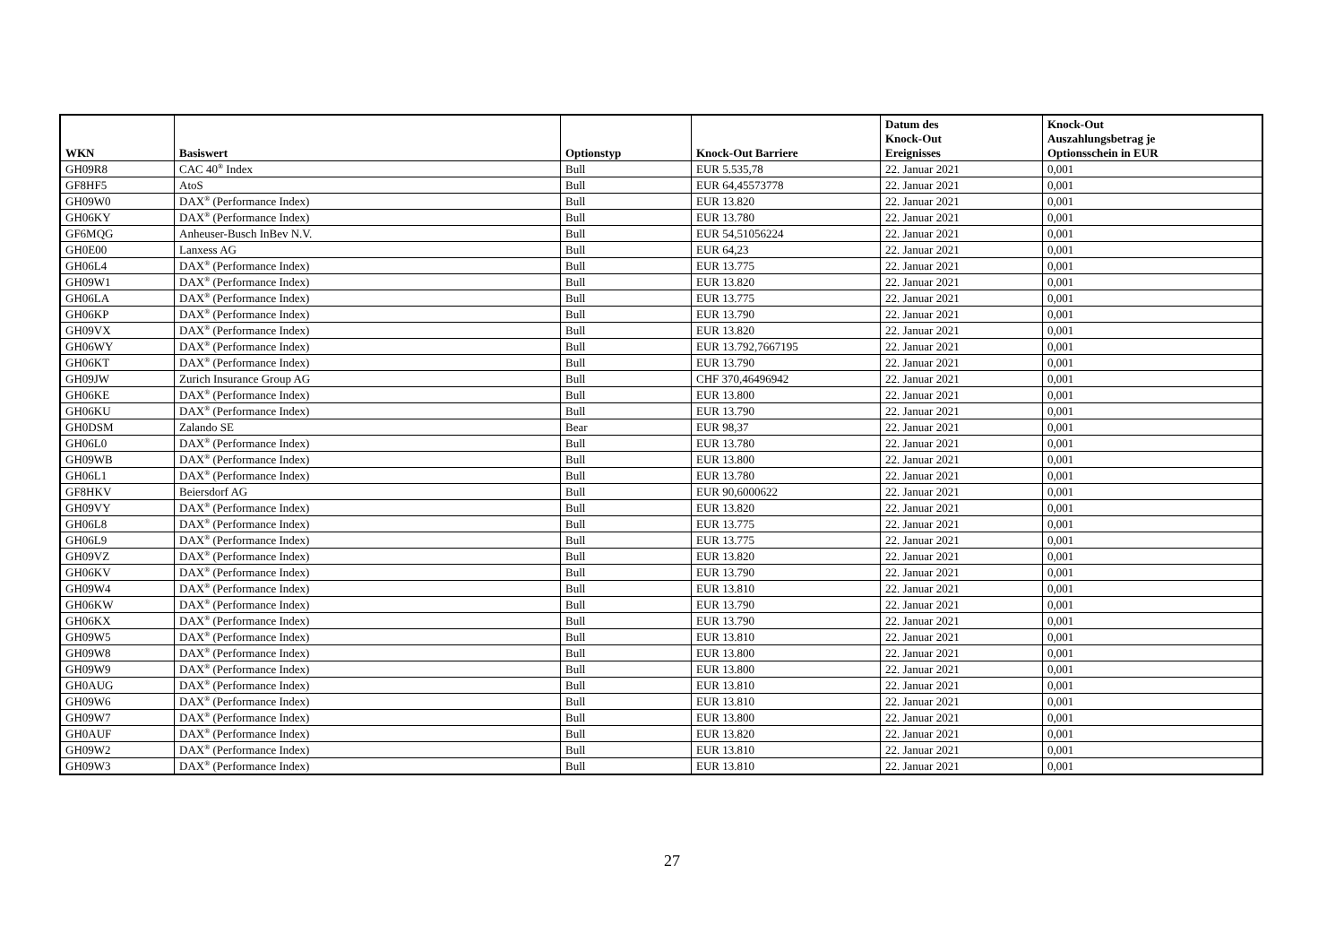| WKN | Basiswert | Optionstyp | Knock-Out Barriere | Datum des Knock-Out Ereignisses | Knock-Out Auszahlungsbetrag je Optionsschein in EUR |
| --- | --- | --- | --- | --- | --- |
| GH09R8 | CAC 40<sup>®</sup> Index | Bull | EUR 5.535,78 | 22. Januar 2021 | 0,001 |
| GF8HF5 | AtoS | Bull | EUR 64,45573778 | 22. Januar 2021 | 0,001 |
| GH09W0 | DAX<sup>®</sup> (Performance Index) | Bull | EUR 13.820 | 22. Januar 2021 | 0,001 |
| GH06KY | DAX<sup>®</sup> (Performance Index) | Bull | EUR 13.780 | 22. Januar 2021 | 0,001 |
| GF6MQG | Anheuser-Busch InBev N.V. | Bull | EUR 54,51056224 | 22. Januar 2021 | 0,001 |
| GH0E00 | Lanxess AG | Bull | EUR 64,23 | 22. Januar 2021 | 0,001 |
| GH06L4 | DAX<sup>®</sup> (Performance Index) | Bull | EUR 13.775 | 22. Januar 2021 | 0,001 |
| GH09W1 | DAX<sup>®</sup> (Performance Index) | Bull | EUR 13.820 | 22. Januar 2021 | 0,001 |
| GH06LA | DAX<sup>®</sup> (Performance Index) | Bull | EUR 13.775 | 22. Januar 2021 | 0,001 |
| GH06KP | DAX<sup>®</sup> (Performance Index) | Bull | EUR 13.790 | 22. Januar 2021 | 0,001 |
| GH09VX | DAX<sup>®</sup> (Performance Index) | Bull | EUR 13.820 | 22. Januar 2021 | 0,001 |
| GH06WY | DAX<sup>®</sup> (Performance Index) | Bull | EUR 13.792,7667195 | 22. Januar 2021 | 0,001 |
| GH06KT | DAX<sup>®</sup> (Performance Index) | Bull | EUR 13.790 | 22. Januar 2021 | 0,001 |
| GH09JW | Zurich Insurance Group AG | Bull | CHF 370,46496942 | 22. Januar 2021 | 0,001 |
| GH06KE | DAX<sup>®</sup> (Performance Index) | Bull | EUR 13.800 | 22. Januar 2021 | 0,001 |
| GH06KU | DAX<sup>®</sup> (Performance Index) | Bull | EUR 13.790 | 22. Januar 2021 | 0,001 |
| GH0DSM | Zalando SE | Bear | EUR 98,37 | 22. Januar 2021 | 0,001 |
| GH06L0 | DAX<sup>®</sup> (Performance Index) | Bull | EUR 13.780 | 22. Januar 2021 | 0,001 |
| GH09WB | DAX<sup>®</sup> (Performance Index) | Bull | EUR 13.800 | 22. Januar 2021 | 0,001 |
| GH06L1 | DAX<sup>®</sup> (Performance Index) | Bull | EUR 13.780 | 22. Januar 2021 | 0,001 |
| GF8HKV | Beiersdorf AG | Bull | EUR 90,6000622 | 22. Januar 2021 | 0,001 |
| GH09VY | DAX<sup>®</sup> (Performance Index) | Bull | EUR 13.820 | 22. Januar 2021 | 0,001 |
| GH06L8 | DAX<sup>®</sup> (Performance Index) | Bull | EUR 13.775 | 22. Januar 2021 | 0,001 |
| GH06L9 | DAX<sup>®</sup> (Performance Index) | Bull | EUR 13.775 | 22. Januar 2021 | 0,001 |
| GH09VZ | DAX<sup>®</sup> (Performance Index) | Bull | EUR 13.820 | 22. Januar 2021 | 0,001 |
| GH06KV | DAX<sup>®</sup> (Performance Index) | Bull | EUR 13.790 | 22. Januar 2021 | 0,001 |
| GH09W4 | DAX<sup>®</sup> (Performance Index) | Bull | EUR 13.810 | 22. Januar 2021 | 0,001 |
| GH06KW | DAX<sup>®</sup> (Performance Index) | Bull | EUR 13.790 | 22. Januar 2021 | 0,001 |
| GH06KX | DAX<sup>®</sup> (Performance Index) | Bull | EUR 13.790 | 22. Januar 2021 | 0,001 |
| GH09W5 | DAX<sup>®</sup> (Performance Index) | Bull | EUR 13.810 | 22. Januar 2021 | 0,001 |
| GH09W8 | DAX<sup>®</sup> (Performance Index) | Bull | EUR 13.800 | 22. Januar 2021 | 0,001 |
| GH09W9 | DAX<sup>®</sup> (Performance Index) | Bull | EUR 13.800 | 22. Januar 2021 | 0,001 |
| GH0AUG | DAX<sup>®</sup> (Performance Index) | Bull | EUR 13.810 | 22. Januar 2021 | 0,001 |
| GH09W6 | DAX<sup>®</sup> (Performance Index) | Bull | EUR 13.810 | 22. Januar 2021 | 0,001 |
| GH09W7 | DAX<sup>®</sup> (Performance Index) | Bull | EUR 13.800 | 22. Januar 2021 | 0,001 |
| GH0AUF | DAX<sup>®</sup> (Performance Index) | Bull | EUR 13.820 | 22. Januar 2021 | 0,001 |
| GH09W2 | DAX<sup>®</sup> (Performance Index) | Bull | EUR 13.810 | 22. Januar 2021 | 0,001 |
| GH09W3 | DAX<sup>®</sup> (Performance Index) | Bull | EUR 13.810 | 22. Januar 2021 | 0,001 |
27